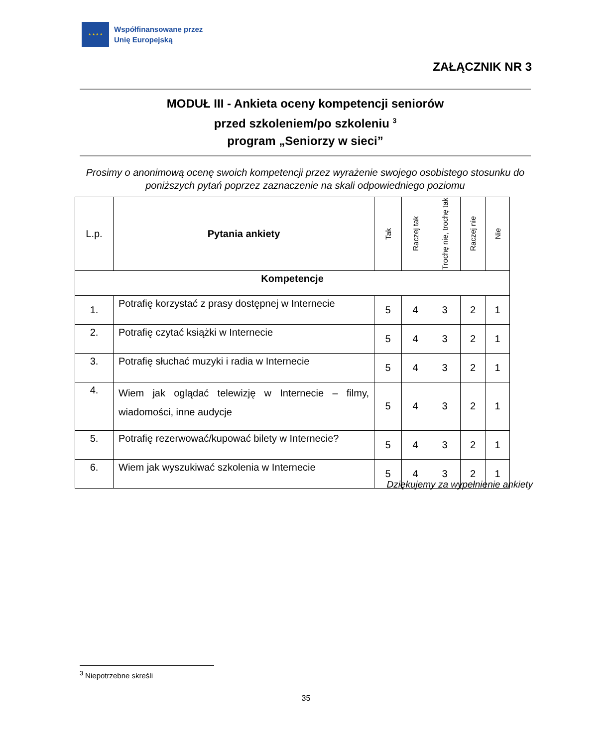★ ★ ★ ★
Współfinansowane przez
Unię Europejską
ZAŁĄCZNIK NR 3
MODUŁ III - Ankieta oceny kompetencji seniorów
przed szkoleniem/po szkoleniu <sup>3</sup>
program „Seniorzy w sieci”
Prosimy o anonimową ocenę swoich kompetencji przez wyrażenie swojego osobistego stosunku do poniższych pytań poprzez zaznaczenie na skali odpowiedniego poziomu
| L.p. | Pytania ankiety | Tak | Raczej tak | Trochę nie, trochę tak | Raczej nie | Nie |
| --- | --- | --- | --- | --- | --- | --- |
| Kompetencje | | | | | | |
| 1. | Potrafię korzystać z prasy dostępnej w Internecie | 5 | 4 | 3 | 2 | 1 |
| 2. | Potrafię czytać książki w Internecie | 5 | 4 | 3 | 2 | 1 |
| 3. | Potrafię słuchać muzyki i radia w Internecie | 5 | 4 | 3 | 2 | 1 |
| 4. | Wiem jak oglądać telewizję w Internecie – filmy, wiadomości, inne audycje | 5 | 4 | 3 | 2 | 1 |
| 5. | Potrafię rezerwować/kupować bilety w Internecie? | 5 | 4 | 3 | 2 | 1 |
| 6. | Wiem jak wyszukiwać szkolenia w Internecie | 5 | 4 | 3 | 2 | 1 |
Dziękujemy za wypełnienie ankiety
<sup>3</sup> Niepotrzebne skreśli
35